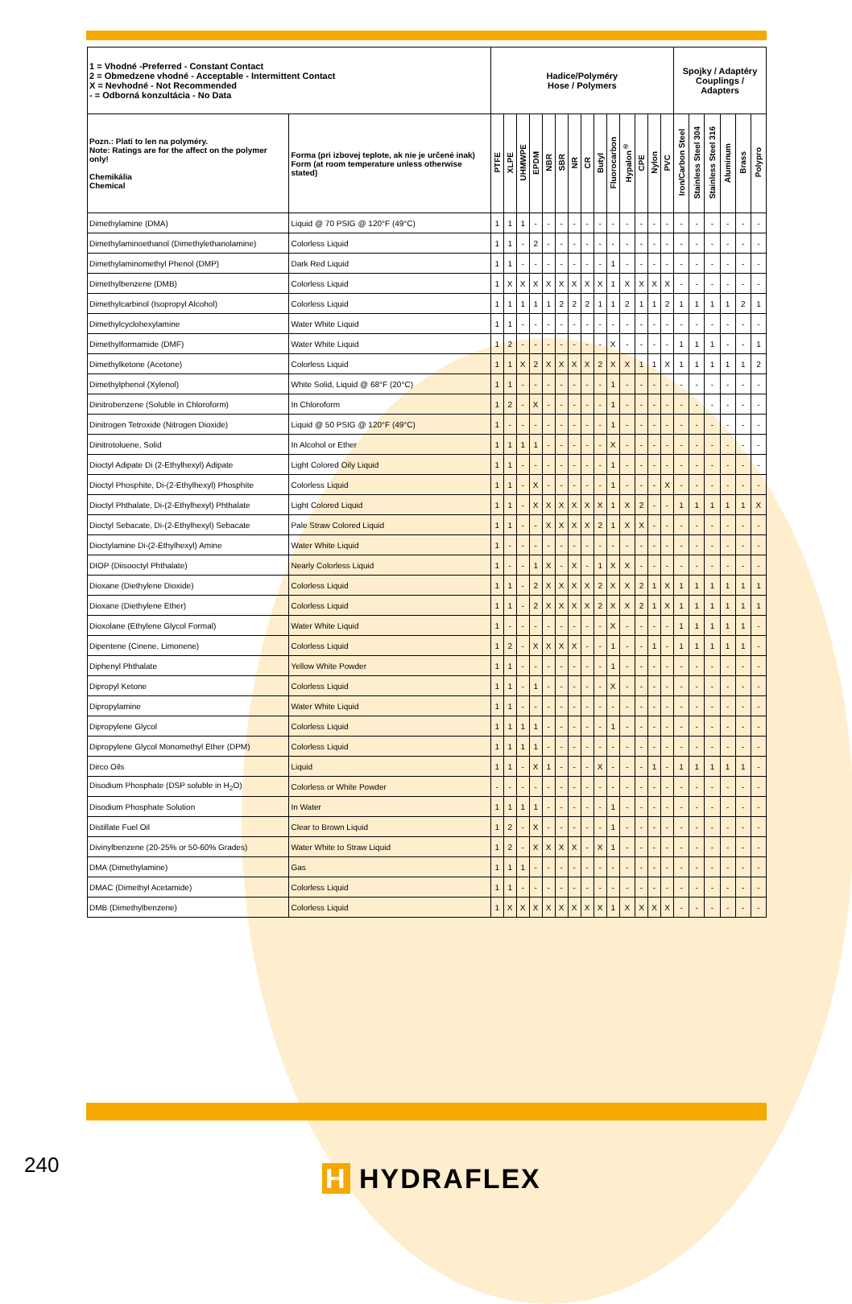| 1 = Vhodné -Preferred - Constant Contact 2 = Obmedzene vhodné - Acceptable - Intermittent Contact X = Nevhodné - Not Recommended - = Odborná konzultácia - No Data | | Hadice/Polyméry Hose / Polymers | | | | | | | | | | | | | | Spojky / Adaptéry Couplings / Adapters | | | | | |
| Pozn.: Platí to len na polyméry. Note: Ratings are for the affect on the polymer only! Chemikália Chemical | Forma (pri izbovej teplote, ak nie je určené inak) Form (at room temperature unless otherwise stated) | PTFE | XLPE | UHMWPE | EPDM | NBR | SBR | NR | CR | Butyl | Fluorocarbon | Hypalon<sup>®</sup> | CPE | Nylon | PVC | Iron/Carbon Steel | Stainless Steel 304 | Stainless Steel 316 | Aluminum | Brass | Polypro |
| Dimethylamine (DMA) | Liquid @ 70 PSIG @ 120°F (49°C) | 1 | 1 | 1 | - | - | - | - | - | - | - | - | - | - | - | - | - | - | - | - | - |
| Dimethylaminoethanol (Dimethylethanolamine) | Colorless Liquid | 1 | 1 | - | 2 | - | - | - | - | - | - | - | - | - | - | - | - | - | - | - | - |
| Dimethylaminomethyl Phenol (DMP) | Dark Red Liquid | 1 | 1 | - | - | - | - | - | - | - | 1 | - | - | - | - | - | - | - | - | - | - |
| Dimethylbenzene (DMB) | Colorless Liquid | 1 | X | X | X | X | X | X | X | X | 1 | X | X | X | X | - | - | - | - | - | - |
| Dimethylcarbinol (Isopropyl Alcohol) | Colorless Liquid | 1 | 1 | 1 | 1 | 1 | 2 | 2 | 2 | 1 | 1 | 2 | 1 | 1 | 2 | 1 | 1 | 1 | 1 | 2 | 1 |
| Dimethylcyclohexylamine | Water White Liquid | 1 | 1 | - | - | - | - | - | - | - | - | - | - | - | - | - | - | - | - | - | - |
| Dimethylformamide (DMF) | Water White Liquid | 1 | 2 | - | - | - | - | - | - | - | X | - | - | - | - | 1 | 1 | 1 | - | - | 1 |
| Dimethylketone (Acetone) | Colorless Liquid | 1 | 1 | X | 2 | X | X | X | X | 2 | X | X | 1 | 1 | X | 1 | 1 | 1 | 1 | 1 | 2 |
| Dimethylphenol (Xylenol) | White Solid, Liquid @ 68°F (20°C) | 1 | 1 | - | - | - | - | - | - | - | 1 | - | - | - | - | - | - | - | - | - | - |
| Dinitrobenzene (Soluble in Chloroform) | In Chloroform | 1 | 2 | - | X | - | - | - | - | - | 1 | - | - | - | - | - | - | - | - | - | - |
| Dinitrogen Tetroxide (Nitrogen Dioxide) | Liquid @ 50 PSIG @ 120°F (49°C) | 1 | - | - | - | - | - | - | - | - | 1 | - | - | - | - | - | - | - | - | - | - |
| Dinitrotoluene, Solid | In Alcohol or Ether | 1 | 1 | 1 | 1 | - | - | - | - | - | X | - | - | - | - | - | - | - | - | - | - |
| Dioctyl Adipate Di (2-Ethylhexyl) Adipate | Light Colored Oily Liquid | 1 | 1 | - | - | - | - | - | - | - | 1 | - | - | - | - | - | - | - | - | - | - |
| Dioctyl Phosphite, Di-(2-Ethylhexyl) Phosphite | Colorless Liquid | 1 | 1 | - | X | - | - | - | - | - | 1 | - | - | - | X | - | - | - | - | - | - |
| Dioctyl Phthalate, Di-(2-Ethylhexyl) Phthalate | Light Colored Liquid | 1 | 1 | - | X | X | X | X | X | X | 1 | X | 2 | - | - | 1 | 1 | 1 | 1 | 1 | X |
| Dioctyl Sebacate, Di-(2-Ethylhexyl) Sebacate | Pale Straw Colored Liquid | 1 | 1 | - | - | X | X | X | X | 2 | 1 | X | X | - | - | - | - | - | - | - | - |
| Dioctylamine Di-(2-Ethylhexyl) Amine | Water White Liquid | 1 | - | - | - | - | - | - | - | - | - | - | - | - | - | - | - | - | - | - | - |
| DIOP (Diisooctyl Phthalate) | Nearly Colorless Liquid | 1 | - | - | 1 | X | - | X | - | 1 | X | X | - | - | - | - | - | - | - | - | - |
| Dioxane (Diethylene Dioxide) | Colorless Liquid | 1 | 1 | - | 2 | X | X | X | X | 2 | X | X | 2 | 1 | X | 1 | 1 | 1 | 1 | 1 | 1 |
| Dioxane (Diethylene Ether) | Colorless Liquid | 1 | 1 | - | 2 | X | X | X | X | 2 | X | X | 2 | 1 | X | 1 | 1 | 1 | 1 | 1 | 1 |
| Dioxolane (Ethylene Glycol Formal) | Water White Liquid | 1 | - | - | - | - | - | - | - | - | X | - | - | - | - | 1 | 1 | 1 | 1 | 1 | - |
| Dipentene (Cinene, Limonene) | Colorless Liquid | 1 | 2 | - | X | X | X | X | - | - | 1 | - | - | 1 | - | 1 | 1 | 1 | 1 | 1 | - |
| Diphenyl Phthalate | Yellow White Powder | 1 | 1 | - | - | - | - | - | - | - | 1 | - | - | - | - | - | - | - | - | - | - |
| Dipropyl Ketone | Colorless Liquid | 1 | 1 | - | 1 | - | - | - | - | - | X | - | - | - | - | - | - | - | - | - | - |
| Dipropylamine | Water White Liquid | 1 | 1 | - | - | - | - | - | - | - | - | - | - | - | - | - | - | - | - | - | - |
| Dipropylene Glycol | Colorless Liquid | 1 | 1 | 1 | 1 | - | - | - | - | - | 1 | - | - | - | - | - | - | - | - | - | - |
| Dipropylene Glycol Monomethyl Ether (DPM) | Colorless Liquid | 1 | 1 | 1 | 1 | - | - | - | - | - | - | - | - | - | - | - | - | - | - | - | - |
| Dirco Oils | Liquid | 1 | 1 | - | X | 1 | - | - | - | X | - | - | - | 1 | - | 1 | 1 | 1 | 1 | 1 | - |
| Disodium Phosphate (DSP soluble in H<sub>2</sub>O) | Colorless or White Powder | - | - | - | - | - | - | - | - | - | - | - | - | - | - | - | - | - | - | - | - |
| Disodium Phosphate Solution | In Water | 1 | 1 | 1 | 1 | - | - | - | - | - | 1 | - | - | - | - | - | - | - | - | - | - |
| Distillate Fuel Oil | Clear to Brown Liquid | 1 | 2 | - | X | - | - | - | - | - | 1 | - | - | - | - | - | - | - | - | - | - |
| Divinylbenzene (20-25% or 50-60% Grades) | Water White to Straw Liquid | 1 | 2 | - | X | X | X | X | - | X | 1 | - | - | - | - | - | - | - | - | - | - |
| DMA (Dimethylamine) | Gas | 1 | 1 | 1 | - | - | - | - | - | - | - | - | - | - | - | - | - | - | - | - | - |
| DMAC (Dimethyl Acetamide) | Colorless Liquid | 1 | 1 | - | - | - | - | - | - | - | - | - | - | - | - | - | - | - | - | - | - |
| DMB (Dimethylbenzene) | Colorless Liquid | 1 | X | X | X | X | X | X | X | X | 1 | X | X | X | X | - | - | - | - | - | - |
240 H HYDRAFLEX